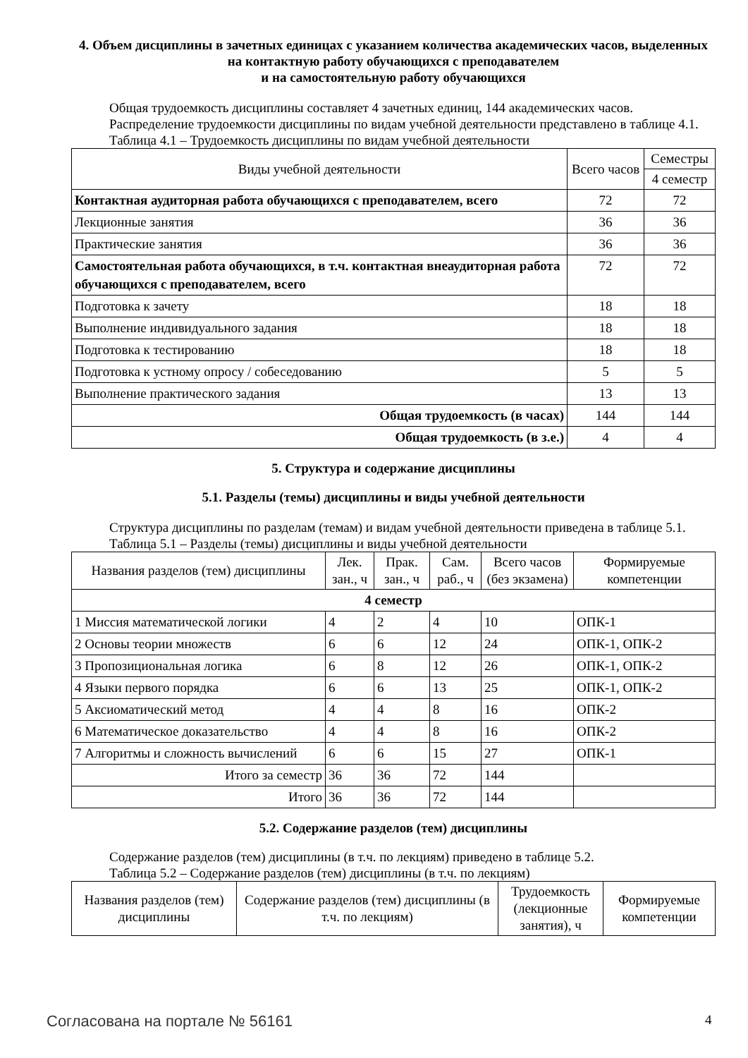4. Объем дисциплины в зачетных единицах с указанием количества академических часов, выделенных на контактную работу обучающихся с преподавателем
и на самостоятельную работу обучающихся
Общая трудоемкость дисциплины составляет 4 зачетных единиц, 144 академических часов.
Распределение трудоемкости дисциплины по видам учебной деятельности представлено в таблице 4.1.
Таблица 4.1 – Трудоемкость дисциплины по видам учебной деятельности
| Виды учебной деятельности | Всего часов | Семестры |
| --- | --- | --- |
| | | 4 семестр |
| Контактная аудиторная работа обучающихся с преподавателем, всего | 72 | 72 |
| Лекционные занятия | 36 | 36 |
| Практические занятия | 36 | 36 |
| Самостоятельная работа обучающихся, в т.ч. контактная внеаудиторная работа обучающихся с преподавателем, всего | 72 | 72 |
| Подготовка к зачету | 18 | 18 |
| Выполнение индивидуального задания | 18 | 18 |
| Подготовка к тестированию | 18 | 18 |
| Подготовка к устному опросу / собеседованию | 5 | 5 |
| Выполнение практического задания | 13 | 13 |
| Общая трудоемкость (в часах) | 144 | 144 |
| Общая трудоемкость (в з.е.) | 4 | 4 |
5. Структура и содержание дисциплины
5.1. Разделы (темы) дисциплины и виды учебной деятельности
Структура дисциплины по разделам (темам) и видам учебной деятельности приведена в таблице 5.1.
Таблица 5.1 – Разделы (темы) дисциплины и виды учебной деятельности
| Названия разделов (тем) дисциплины | Лек. зан., ч | Прак. зан., ч | Сам. раб., ч | Всего часов (без экзамена) | Формируемые компетенции |
| --- | --- | --- | --- | --- | --- |
| 4 семестр | | | | | |
| 1 Миссия математической логики | 4 | 2 | 4 | 10 | ОПК-1 |
| 2 Основы теории множеств | 6 | 6 | 12 | 24 | ОПК-1, ОПК-2 |
| 3 Пропозициональная логика | 6 | 8 | 12 | 26 | ОПК-1, ОПК-2 |
| 4 Языки первого порядка | 6 | 6 | 13 | 25 | ОПК-1, ОПК-2 |
| 5 Аксиоматический метод | 4 | 4 | 8 | 16 | ОПК-2 |
| 6 Математическое доказательство | 4 | 4 | 8 | 16 | ОПК-2 |
| 7 Алгоритмы и сложность вычислений | 6 | 6 | 15 | 27 | ОПК-1 |
| Итого за семестр | 36 | 36 | 72 | 144 | |
| Итого | 36 | 36 | 72 | 144 | |
5.2. Содержание разделов (тем) дисциплины
Содержание разделов (тем) дисциплины (в т.ч. по лекциям) приведено в таблице 5.2.
Таблица 5.2 – Содержание разделов (тем) дисциплины (в т.ч. по лекциям)
| Названия разделов (тем) дисциплины | Содержание разделов (тем) дисциплины (в т.ч. по лекциям) | Трудоемкость (лекционные занятия), ч | Формируемые компетенции |
| --- | --- | --- | --- |
Согласована на портале № 56161 4